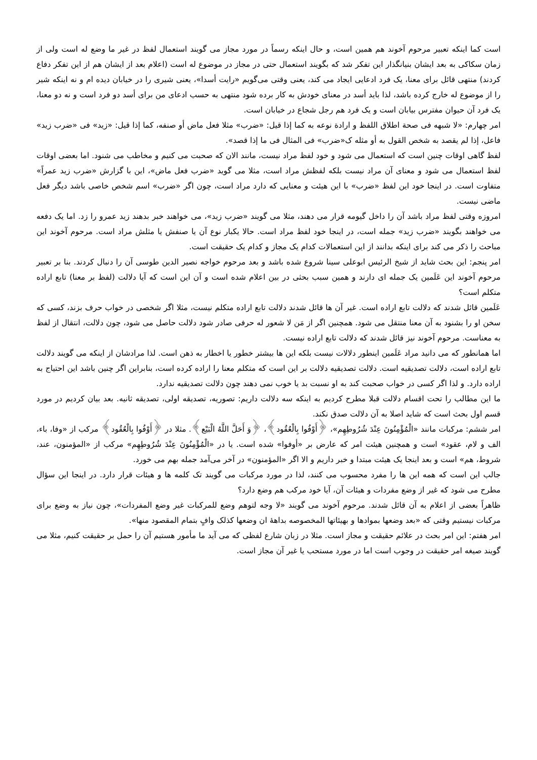است کما اینکه تعبیر مرحوم آخوند هم همین است، و حال اینکه رسماً در مورد مجاز می گویند استعمال لفظ در غیر ما وضع له است ولی از زمان سکاکی به بعد ایشان بنیانگذار این تفکر شد که بگویند استعمال حتی در مجاز در موضوع له است (اعلام بعد از ایشان هم از این تفکر دفاع کردند) منتهی قائل برای معنا، یک فرد ادعایی ایجاد می کند، یعنی وقتی می‌گویم «رایت أسدا»، یعنی شیری را در خیابان دیده ام و نه اینکه شیر را از موضوع له خارج کرده باشد، لذا باید أسد در معنای خودش به کار برده شود منتهی به حسب ادعای من برای أسد دو فرد است و نه دو معنا، یک فرد آن حیوان مفترس بیابان است و یک فرد هم رجل شجاع در خیابان است.
امر چهارم: «لا شبهه فی صحة اطلاق اللفظ و ارادة نوعه به کما إذا قیل: «ضرب» مثلا فعل ماض أو صنفه، کما إذا قیل: «زید» فی «ضرب زید» فاعل، إذا لم یقصد به شخص القول به أو مثله ک«ضرب» فی المثال فی ما إذا قصد».
لفظ گاهی اوقات چنین است که استعمال می شود و خود لفظ مراد نیست، مانند الان که صحبت می کنیم و مخاطب می شنود. اما بعضی اوقات لفظ استعمال می شود و معنای آن مراد نیست بلکه لفظش مراد است، مثلا می گوید «ضرب فعل ماض»، این با گزارش «ضرب زید عمراً» متفاوت است. در اینجا خود این لفظ «ضرب» با این هیئت و معنایی که دارد مراد است، چون اگر «ضرب» اسم شخص خاصی باشد دیگر فعل ماضی نیست.
امروزه وقتی لفظ مراد باشد آن را داخل گیومه قرار می دهند، مثلا می گویند «ضرب زید»، می خواهند خبر بدهند زید عمرو را زد. اما یک دفعه می خواهند بگویند «ضرب زید» جمله است، در اینجا خود لفظ مراد است. حالا یکبار نوع آن یا صنفش یا مثلش مراد است. مرحوم آخوند این مباحث را ذکر می کند برای اینکه بدانند از این استعمالات کدام یک مجاز و کدام یک حقیقت است.
امر پنجم: این بحث شاید از شیخ الرئیس ابوعلی سینا شروع شده باشد و بعد مرحوم خواجه نصیر الدین طوسی آن را دنبال کردند. بنا بر تعبیر مرحوم آخوند این عَلَمین یک جمله ای دارند و همین سبب بحثی در بین اعلام شده است و آن این است که آیا دلالت (لفظ بر معنا) تابع اراده متکلم است؟
عَلَمین قائل شدند که دلالت تابع اراده است. غیر آن ها قائل شدند دلالت تابع اراده متکلم نیست، مثلا اگر شخصی در خواب حرف بزند، کسی که سخن او را بشنود به آن معنا منتقل می شود. همچنین اگر از مَن لا شعور له حرفی صادر شود دلالت حاصل می شود، چون دلالت، انتقال از لفظ به معناست. مرحوم آخوند نیز قائل شدند که دلالت تابع اراده نیست.
اما همانطور که می دانید مراد عَلَمین اینطور دلالات نیست بلکه این ها بیشتر خطور یا اخطار به ذهن است. لذا مرادشان از اینکه می گویند دلالت تابع اراده است، دلالت تصدیقیه است. دلالت تصدیقیه دلالت بر این است که متکلم معنا را اراده کرده است، بنابراین اگر چنین باشد این احتیاج به اراده دارد. و لذا اگر کسی در خواب صحبت کند به او نسبت بد یا خوب نمی دهند چون دلالت تصدیقیه ندارد.
ما این مطالب را تحت اقسام دلالت قبلا مطرح کردیم به اینکه سه دلالت داریم: تصوریه، تصدیقه اولی، تصدیقه ثانیه. بعد بیان کردیم در مورد قسم اول بحث است که شاید اصلا به آن دلالت صدق نکند.
امر ششم: مرکبات مانند «الْمُؤْمِنُونَ عِنْدَ شُرُوطِهِم»، ﴿أَوْفُوا بِالْعُقُود﴾، ﴿وَ أَحَلَّ اللَّهُ الْبَیْع﴾. مثلا در ﴿أَوْفُوا بِالْعُقُود﴾ مرکب از «وفا، باء، الف و لام، عقود» است و همچنین هیئت امر که عارض بر «أوفوا» شده است. یا در «الْمُؤْمِنُونَ عِنْدَ شُرُوطِهِم» مرکب از «المؤمنون، عند، شروط، هم» است و بعد اینجا یک هیئت مبتدا و خبر داریم و الا اگر «المؤمنون» در آخر می‌آمد جمله بهم می خورد.
جالب این است که همه این ها را مفرد محسوب می کنند، لذا در مورد مرکبات می گویند تک کلمه ها و هیئات قرار دارد. در اینجا این سؤال مطرح می شود که غیر از وضع مفردات و هیئات آن، آیا خود مرکب هم وضع دارد؟
ظاهراً بعضی از اعلام به آن قائل شدند. مرحوم آخوند می گویند «لا وجه لتوهم وضع للمرکبات غیر وضع المفردات»، چون نیاز به وضع برای مرکبات نیستیم وقتی که «بعد وضعها بموادها و بهیئاتها المخصوصه بداهۀ ان وضعها کذلک وافٍ بتمام المقصود منها».
امر هفتم: این امر بحث در علائم حقیقت و مجاز است. مثلا در زبان شارع لفظی که می آید ما مأمور هستیم آن را حمل بر حقیقت کنیم، مثلا می گویند صیغه امر حقیقت در وجوب است اما در مورد مستحب یا غیر آن مجاز است.